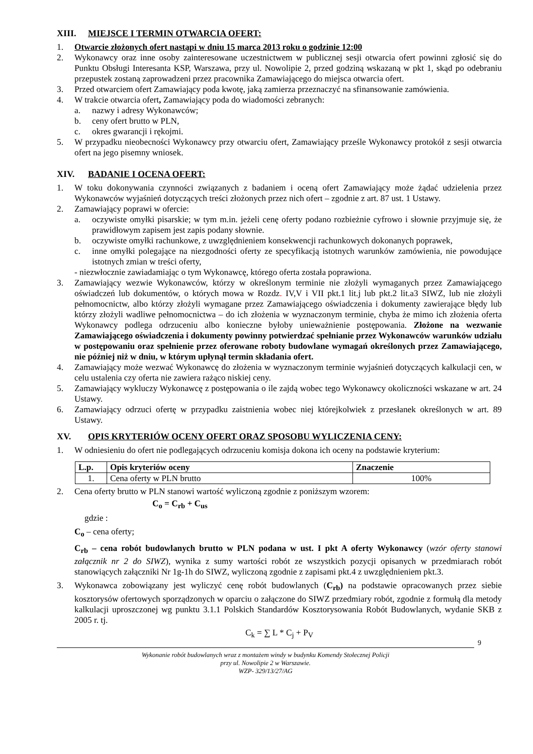XIII. MIEJSCE I TERMIN OTWARCIA OFERT:
1. Otwarcie złożonych ofert nastąpi w dniu 15 marca 2013 roku o godzinie 12:00
2. Wykonawcy oraz inne osoby zainteresowane uczestnictwem w publicznej sesji otwarcia ofert powinni zgłosić się do Punktu Obsługi Interesanta KSP, Warszawa, przy ul. Nowolipie 2, przed godziną wskazaną w pkt 1, skąd po odebraniu przepustek zostaną zaprowadzeni przez pracownika Zamawiającego do miejsca otwarcia ofert.
3. Przed otwarciem ofert Zamawiający poda kwotę, jaką zamierza przeznaczyć na sfinansowanie zamówienia.
4. W trakcie otwarcia ofert, Zamawiający poda do wiadomości zebranych:
a. nazwy i adresy Wykonawców;
b. ceny ofert brutto w PLN,
c. okres gwarancji i rękojmi.
5. W przypadku nieobecności Wykonawcy przy otwarciu ofert, Zamawiający prześle Wykonawcy protokół z sesji otwarcia ofert na jego pisemny wniosek.
XIV. BADANIE I OCENA OFERT:
1. W toku dokonywania czynności związanych z badaniem i oceną ofert Zamawiający może żądać udzielenia przez Wykonawców wyjaśnień dotyczących treści złożonych przez nich ofert – zgodnie z art. 87 ust. 1 Ustawy.
2. Zamawiający poprawi w ofercie:
a. oczywiste omyłki pisarskie; w tym m.in. jeżeli cenę oferty podano rozbieżnie cyfrowo i słownie przyjmuje się, że prawidłowym zapisem jest zapis podany słownie.
b. oczywiste omyłki rachunkowe, z uwzględnieniem konsekwencji rachunkowych dokonanych poprawek,
c. inne omyłki polegające na niezgodności oferty ze specyfikacją istotnych warunków zamówienia, nie powodujące istotnych zmian w treści oferty,
- niezwłocznie zawiadamiając o tym Wykonawcę, którego oferta została poprawiona.
3. Zamawiający wezwie Wykonawców, którzy w określonym terminie nie złożyli wymaganych przez Zamawiającego oświadczeń lub dokumentów, o których mowa w Rozdz. IV,V i VII pkt.1 lit.j lub pkt.2 lit.a3 SIWZ, lub nie złożyli pełnomocnictw, albo którzy złożyli wymagane przez Zamawiającego oświadczenia i dokumenty zawierające błędy lub którzy złożyli wadliwe pełnomocnictwa – do ich złożenia w wyznaczonym terminie, chyba że mimo ich złożenia oferta Wykonawcy podlega odrzuceniu albo konieczne byłoby unieważnienie postępowania. Złożone na wezwanie Zamawiającego oświadczenia i dokumenty powinny potwierdzać spełnianie przez Wykonawców warunków udziału w postępowaniu oraz spełnienie przez oferowane roboty budowlane wymagań określonych przez Zamawiającego, nie później niż w dniu, w którym upłynął termin składania ofert.
4. Zamawiający może wezwać Wykonawcę do złożenia w wyznaczonym terminie wyjaśnień dotyczących kalkulacji cen, w celu ustalenia czy oferta nie zawiera rażąco niskiej ceny.
5. Zamawiający wykluczy Wykonawcę z postępowania o ile zajdą wobec tego Wykonawcy okoliczności wskazane w art. 24 Ustawy.
6. Zamawiający odrzuci ofertę w przypadku zaistnienia wobec niej którejkolwiek z przesłanek określonych w art. 89 Ustawy.
XV. OPIS KRYTERIÓW OCENY OFERT ORAZ SPOSOBU WYLICZENIA CENY:
1. W odniesieniu do ofert nie podlegających odrzuceniu komisja dokona ich oceny na podstawie kryterium:
| L.p. | Opis kryteriów oceny | Znaczenie |
| --- | --- | --- |
| 1. | Cena oferty w PLN brutto | 100% |
2. Cena oferty brutto w PLN stanowi wartość wyliczoną zgodnie z poniższym wzorem:
C<sub>o</sub> = C<sub>rb</sub> + C<sub>us</sub>
gdzie :
C<sub>o</sub> – cena oferty;
C<sub>rb</sub> – cena robót budowlanych brutto w PLN podana w ust. I pkt A oferty Wykonawcy (wzór oferty stanowi załącznik nr 2 do SIWZ), wynika z sumy wartości robót ze wszystkich pozycji opisanych w przedmiarach robót stanowiących załączniki Nr 1g-1h do SIWZ, wyliczoną zgodnie z zapisami pkt.4 z uwzględnieniem pkt.3.
3. Wykonawca zobowiązany jest wyliczyć cenę robót budowlanych (C<sub>rb</sub>) na podstawie opracowanych przez siebie kosztorysów ofertowych sporządzonych w oparciu o załączone do SIWZ przedmiary robót, zgodnie z formułą dla metody kalkulacji uproszczonej wg punktu 3.1.1 Polskich Standardów Kosztorysowania Robót Budowlanych, wydanie SKB z 2005 r. tj.
C<sub>k</sub> = ∑ L * C<sub>j</sub> + P<sub>V</sub>
9
Wykonanie robót budowlanych wraz z montażem windy w budynku Komendy Stołecznej Policji
przy ul. Nowolipie 2 w Warszawie.
WZP- 329/13/27/AG